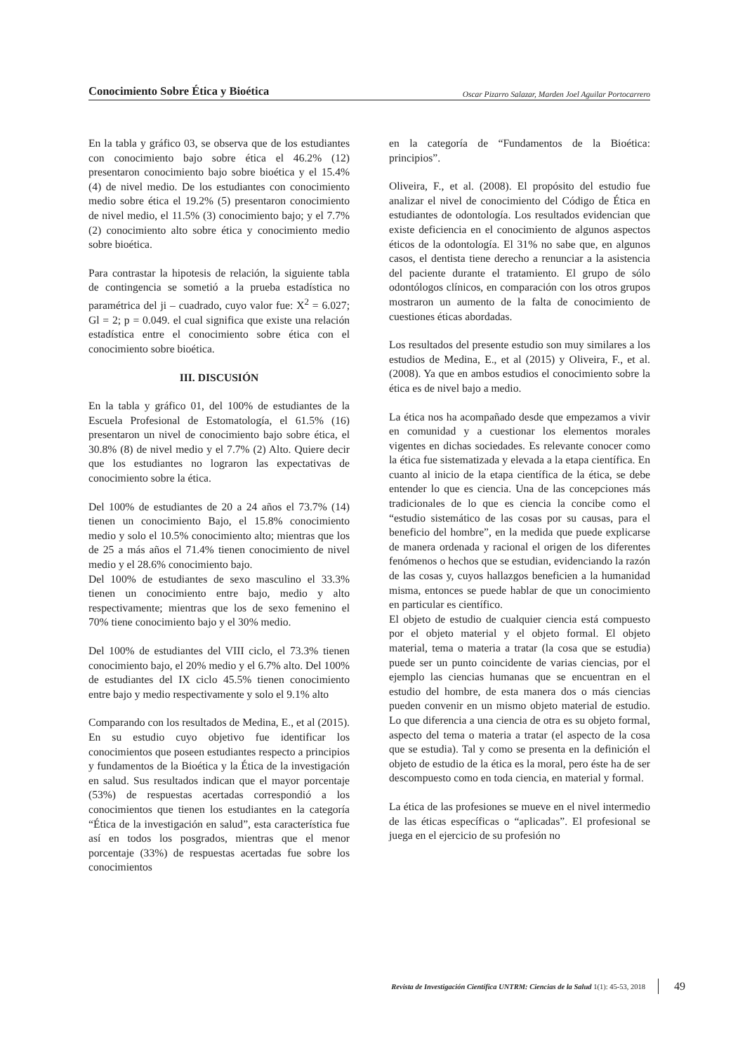Conocimiento Sobre Ética y Bioética Oscar Pizarro Salazar, Marden Joel Aguilar Portocarrero
En la tabla y gráfico 03, se observa que de los estudiantes con conocimiento bajo sobre ética el 46.2% (12) presentaron conocimiento bajo sobre bioética y el 15.4% (4) de nivel medio. De los estudiantes con conocimiento medio sobre ética el 19.2% (5) presentaron conocimiento de nivel medio, el 11.5% (3) conocimiento bajo; y el 7.7% (2) conocimiento alto sobre ética y conocimiento medio sobre bioética.
Para contrastar la hipotesis de relación, la siguiente tabla de contingencia se sometió a la prueba estadística no paramétrica del ji – cuadrado, cuyo valor fue: X<sup>2</sup> = 6.027; Gl = 2; p = 0.049. el cual significa que existe una relación estadística entre el conocimiento sobre ética con el conocimiento sobre bioética.
III. DISCUSIÓN
En la tabla y gráfico 01, del 100% de estudiantes de la Escuela Profesional de Estomatología, el 61.5% (16) presentaron un nivel de conocimiento bajo sobre ética, el 30.8% (8) de nivel medio y el 7.7% (2) Alto. Quiere decir que los estudiantes no lograron las expectativas de conocimiento sobre la ética.
Del 100% de estudiantes de 20 a 24 años el 73.7% (14) tienen un conocimiento Bajo, el 15.8% conocimiento medio y solo el 10.5% conocimiento alto; mientras que los de 25 a más años el 71.4% tienen conocimiento de nivel medio y el 28.6% conocimiento bajo.
Del 100% de estudiantes de sexo masculino el 33.3% tienen un conocimiento entre bajo, medio y alto respectivamente; mientras que los de sexo femenino el 70% tiene conocimiento bajo y el 30% medio.
Del 100% de estudiantes del VIII ciclo, el 73.3% tienen conocimiento bajo, el 20% medio y el 6.7% alto. Del 100% de estudiantes del IX ciclo 45.5% tienen conocimiento entre bajo y medio respectivamente y solo el 9.1% alto
Comparando con los resultados de Medina, E., et al (2015). En su estudio cuyo objetivo fue identificar los conocimientos que poseen estudiantes respecto a principios y fundamentos de la Bioética y la Ética de la investigación en salud. Sus resultados indican que el mayor porcentaje (53%) de respuestas acertadas correspondió a los conocimientos que tienen los estudiantes en la categoría “Ética de la investigación en salud”, esta característica fue así en todos los posgrados, mientras que el menor porcentaje (33%) de respuestas acertadas fue sobre los conocimientos
en la categoría de “Fundamentos de la Bioética: principios”.
Oliveira, F., et al. (2008). El propósito del estudio fue analizar el nivel de conocimiento del Código de Ética en estudiantes de odontología. Los resultados evidencian que existe deficiencia en el conocimiento de algunos aspectos éticos de la odontología. El 31% no sabe que, en algunos casos, el dentista tiene derecho a renunciar a la asistencia del paciente durante el tratamiento. El grupo de sólo odontólogos clínicos, en comparación con los otros grupos mostraron un aumento de la falta de conocimiento de cuestiones éticas abordadas.
Los resultados del presente estudio son muy similares a los estudios de Medina, E., et al (2015) y Oliveira, F., et al. (2008). Ya que en ambos estudios el conocimiento sobre la ética es de nivel bajo a medio.
La ética nos ha acompañado desde que empezamos a vivir en comunidad y a cuestionar los elementos morales vigentes en dichas sociedades. Es relevante conocer como la ética fue sistematizada y elevada a la etapa científica. En cuanto al inicio de la etapa científica de la ética, se debe entender lo que es ciencia. Una de las concepciones más tradicionales de lo que es ciencia la concibe como el “estudio sistemático de las cosas por su causas, para el beneficio del hombre”, en la medida que puede explicarse de manera ordenada y racional el origen de los diferentes fenómenos o hechos que se estudian, evidenciando la razón de las cosas y, cuyos hallazgos beneficien a la humanidad misma, entonces se puede hablar de que un conocimiento en particular es científico.
El objeto de estudio de cualquier ciencia está compuesto por el objeto material y el objeto formal. El objeto material, tema o materia a tratar (la cosa que se estudia) puede ser un punto coincidente de varias ciencias, por el ejemplo las ciencias humanas que se encuentran en el estudio del hombre, de esta manera dos o más ciencias pueden convenir en un mismo objeto material de estudio. Lo que diferencia a una ciencia de otra es su objeto formal, aspecto del tema o materia a tratar (el aspecto de la cosa que se estudia). Tal y como se presenta en la definición el objeto de estudio de la ética es la moral, pero éste ha de ser descompuesto como en toda ciencia, en material y formal.
La ética de las profesiones se mueve en el nivel intermedio de las éticas específicas o “aplicadas”. El profesional se juega en el ejercicio de su profesión no
Revista de Investigación Científica UNTRM: Ciencias de la Salud 1(1): 45-53, 2018 49